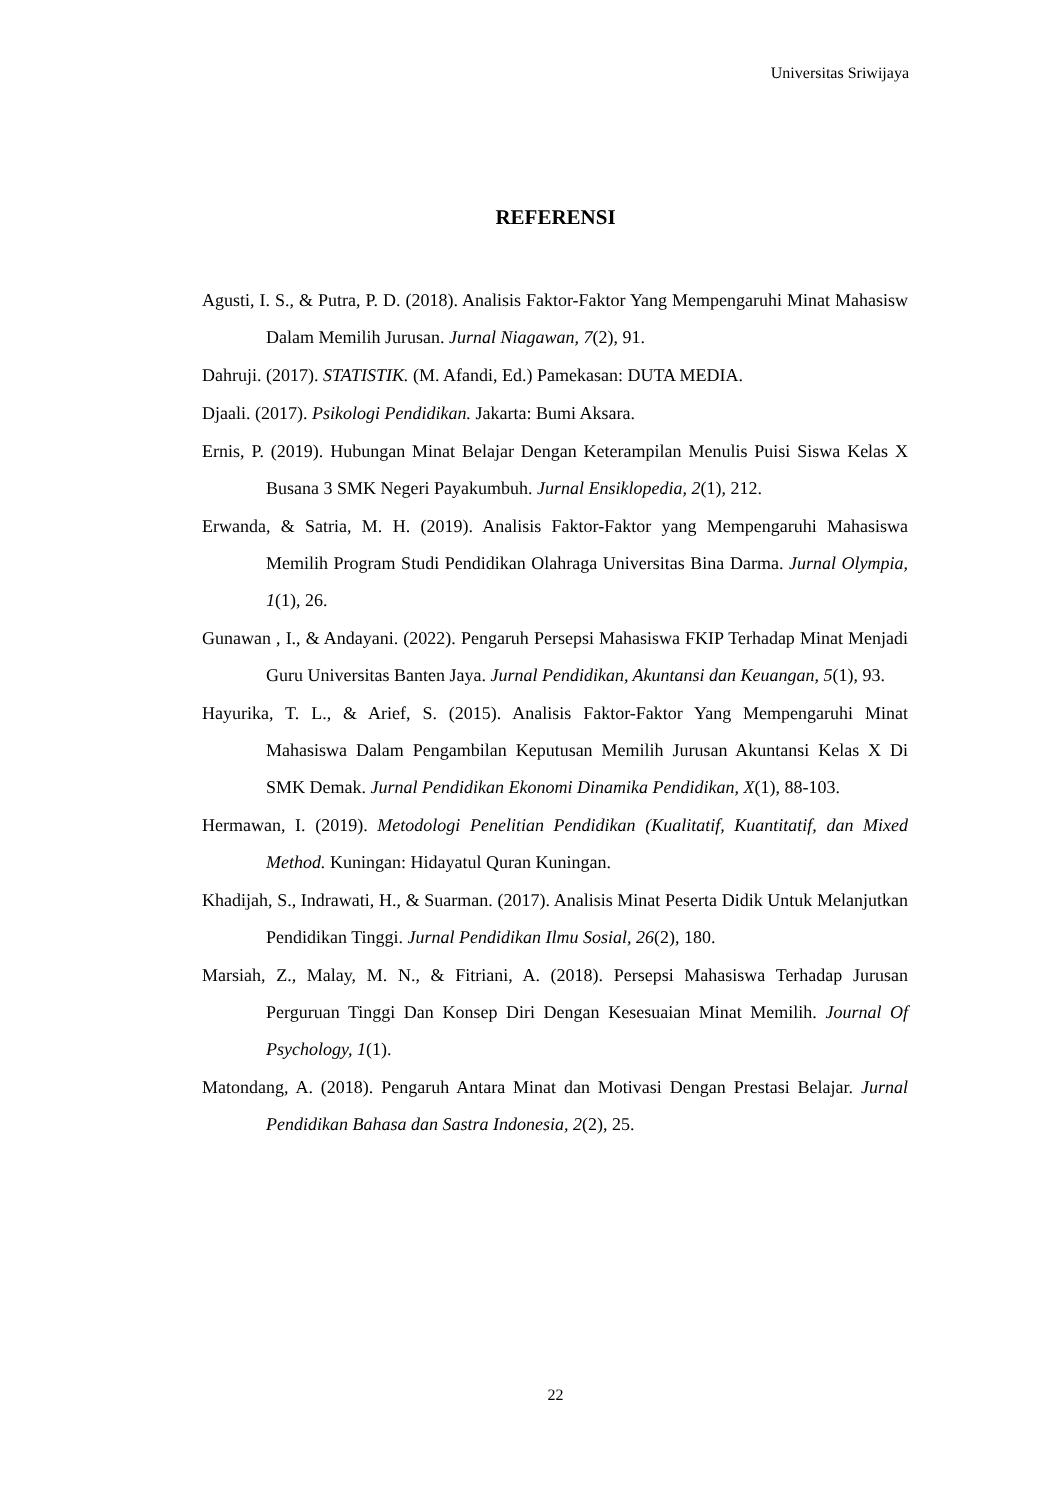Universitas Sriwijaya
REFERENSI
Agusti, I. S., & Putra, P. D. (2018). Analisis Faktor-Faktor Yang Mempengaruhi Minat Mahasisw Dalam Memilih Jurusan. Jurnal Niagawan, 7(2), 91.
Dahruji. (2017). STATISTIK. (M. Afandi, Ed.) Pamekasan: DUTA MEDIA.
Djaali. (2017). Psikologi Pendidikan. Jakarta: Bumi Aksara.
Ernis, P. (2019). Hubungan Minat Belajar Dengan Keterampilan Menulis Puisi Siswa Kelas X Busana 3 SMK Negeri Payakumbuh. Jurnal Ensiklopedia, 2(1), 212.
Erwanda, & Satria, M. H. (2019). Analisis Faktor-Faktor yang Mempengaruhi Mahasiswa Memilih Program Studi Pendidikan Olahraga Universitas Bina Darma. Jurnal Olympia, 1(1), 26.
Gunawan , I., & Andayani. (2022). Pengaruh Persepsi Mahasiswa FKIP Terhadap Minat Menjadi Guru Universitas Banten Jaya. Jurnal Pendidikan, Akuntansi dan Keuangan, 5(1), 93.
Hayurika, T. L., & Arief, S. (2015). Analisis Faktor-Faktor Yang Mempengaruhi Minat Mahasiswa Dalam Pengambilan Keputusan Memilih Jurusan Akuntansi Kelas X Di SMK Demak. Jurnal Pendidikan Ekonomi Dinamika Pendidikan, X(1), 88-103.
Hermawan, I. (2019). Metodologi Penelitian Pendidikan (Kualitatif, Kuantitatif, dan Mixed Method. Kuningan: Hidayatul Quran Kuningan.
Khadijah, S., Indrawati, H., & Suarman. (2017). Analisis Minat Peserta Didik Untuk Melanjutkan Pendidikan Tinggi. Jurnal Pendidikan Ilmu Sosial, 26(2), 180.
Marsiah, Z., Malay, M. N., & Fitriani, A. (2018). Persepsi Mahasiswa Terhadap Jurusan Perguruan Tinggi Dan Konsep Diri Dengan Kesesuaian Minat Memilih. Journal Of Psychology, 1(1).
Matondang, A. (2018). Pengaruh Antara Minat dan Motivasi Dengan Prestasi Belajar. Jurnal Pendidikan Bahasa dan Sastra Indonesia, 2(2), 25.
22